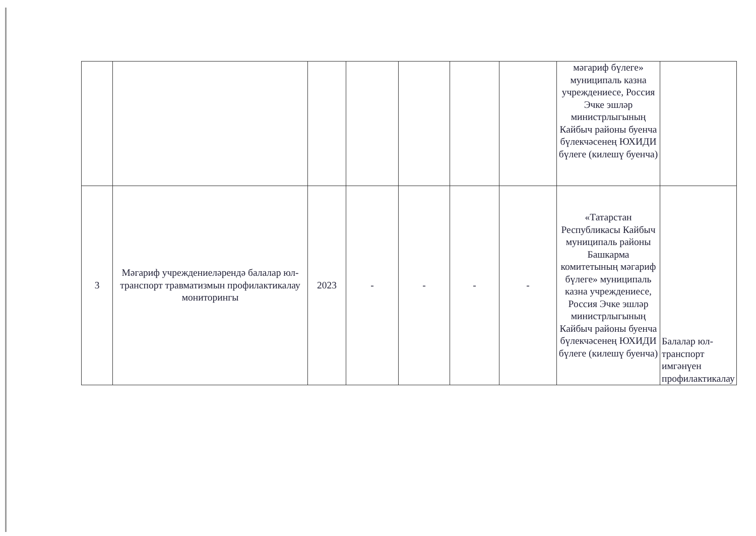| | | | | | | | мәгариф бүлеге» муниципаль казна учреждениесе, Россия Эчке эшләр министрлыгының Кайбыч районы буенча бүлекчәсенең ЮХИДИ бүлеге (килешү буенча) | |
| 3 | Мәгариф учреждениеләрендә балалар юл-транспорт травматизмын профилактикалау мониторингы | 2023 | - | - | - | - | «Татарстан Республикасы Кайбыч муниципаль районы Башкарма комитетының мәгариф бүлеге» муниципаль казна учреждениесе, Россия Эчке эшләр министрлыгының Кайбыч районы буенча бүлекчәсенең ЮХИДИ бүлеге (килешү буенча) | Балалар юл-транспорт имгәнүен профилактикалау |